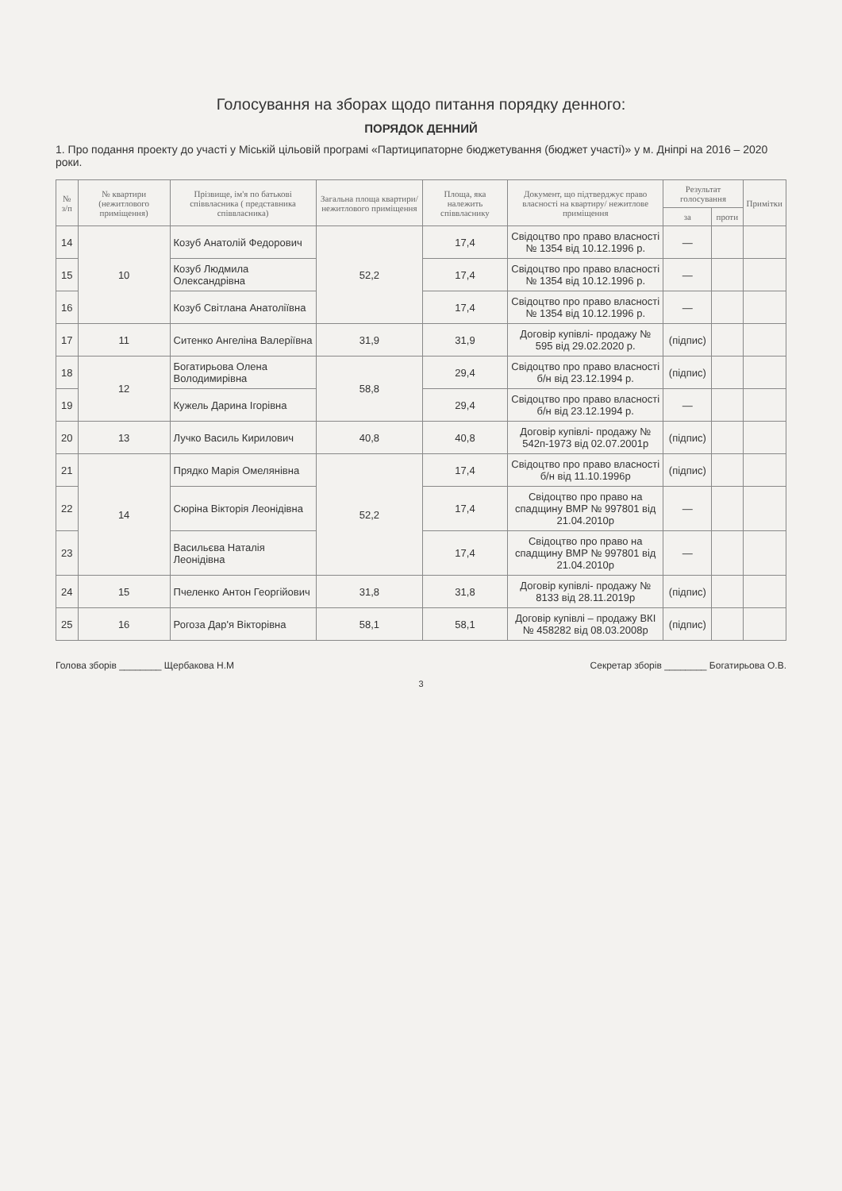Голосування на зборах щодо питання порядку денного:
ПОРЯДОК ДЕННИЙ
1. Про подання проекту до участі у Міській цільовій програмі «Партиципаторне бюджетування (бюджет участі)» у м. Дніпрі на 2016 – 2020 роки.
| № з/п | № квартири (нежитлового приміщення) | Прізвище, ім'я по батькові співвласника ( представника співвласника) | Загальна площа квартири/ нежитлового приміщення | Площа, яка належить співвласнику | Документ, що підтверджує право власності на квартиру/ нежитлове приміщення | Результат голосування | | Примітки |
| --- | --- | --- | --- | --- | --- | --- | --- | --- |
| | | | | | | за | проти | |
| 14 | 10 | Козуб Анатолій Федорович | 52,2 | 17,4 | Свідоцтво про право власності № 1354 від 10.12.1996 р. | — | | |
| 15 | | Козуб Людмила Олександрівна | | 17,4 | Свідоцтво про право власності № 1354 від 10.12.1996 р. | — | | |
| 16 | | Козуб Світлана Анатоліївна | | 17,4 | Свідоцтво про право власності № 1354 від 10.12.1996 р. | — | | |
| 17 | 11 | Ситенко Ангеліна Валеріївна | 31,9 | 31,9 | Договір купівлі- продажу № 595 від 29.02.2020 р. | (підпис) | | |
| 18 | 12 | Богатирьова Олена Володимирівна | 58,8 | 29,4 | Свідоцтво про право власності б/н від 23.12.1994 р. | (підпис) | | |
| 19 | | Кужель Дарина Ігорівна | | 29,4 | Свідоцтво про право власності б/н від 23.12.1994 р. | — | | |
| 20 | 13 | Лучко Василь Кирилович | 40,8 | 40,8 | Договір купівлі- продажу № 542п-1973 від 02.07.2001р | (підпис) | | |
| 21 | 14 | Прядко Марія Омелянівна | 52,2 | 17,4 | Свідоцтво про право власності б/н від 11.10.1996р | (підпис) | | |
| 22 | | Сюріна Вікторія Леонідівна | | 17,4 | Свідоцтво про право на спадщину ВМР № 997801 від 21.04.2010р | — | | |
| 23 | | Васильєва Наталія Леонідівна | | 17,4 | Свідоцтво про право на спадщину ВМР № 997801 від 21.04.2010р | — | | |
| 24 | 15 | Пчеленко Антон Георгійович | 31,8 | 31,8 | Договір купівлі- продажу № 8133 від 28.11.2019р | (підпис) | | |
| 25 | 16 | Рогоза Дар'я Вікторівна | 58,1 | 58,1 | Договір купівлі – продажу ВКІ № 458282 від 08.03.2008р | (підпис) | | |
Голова зборів ________ Щербакова Н.М Секретар зборів ________ Богатирьова О.В.
3